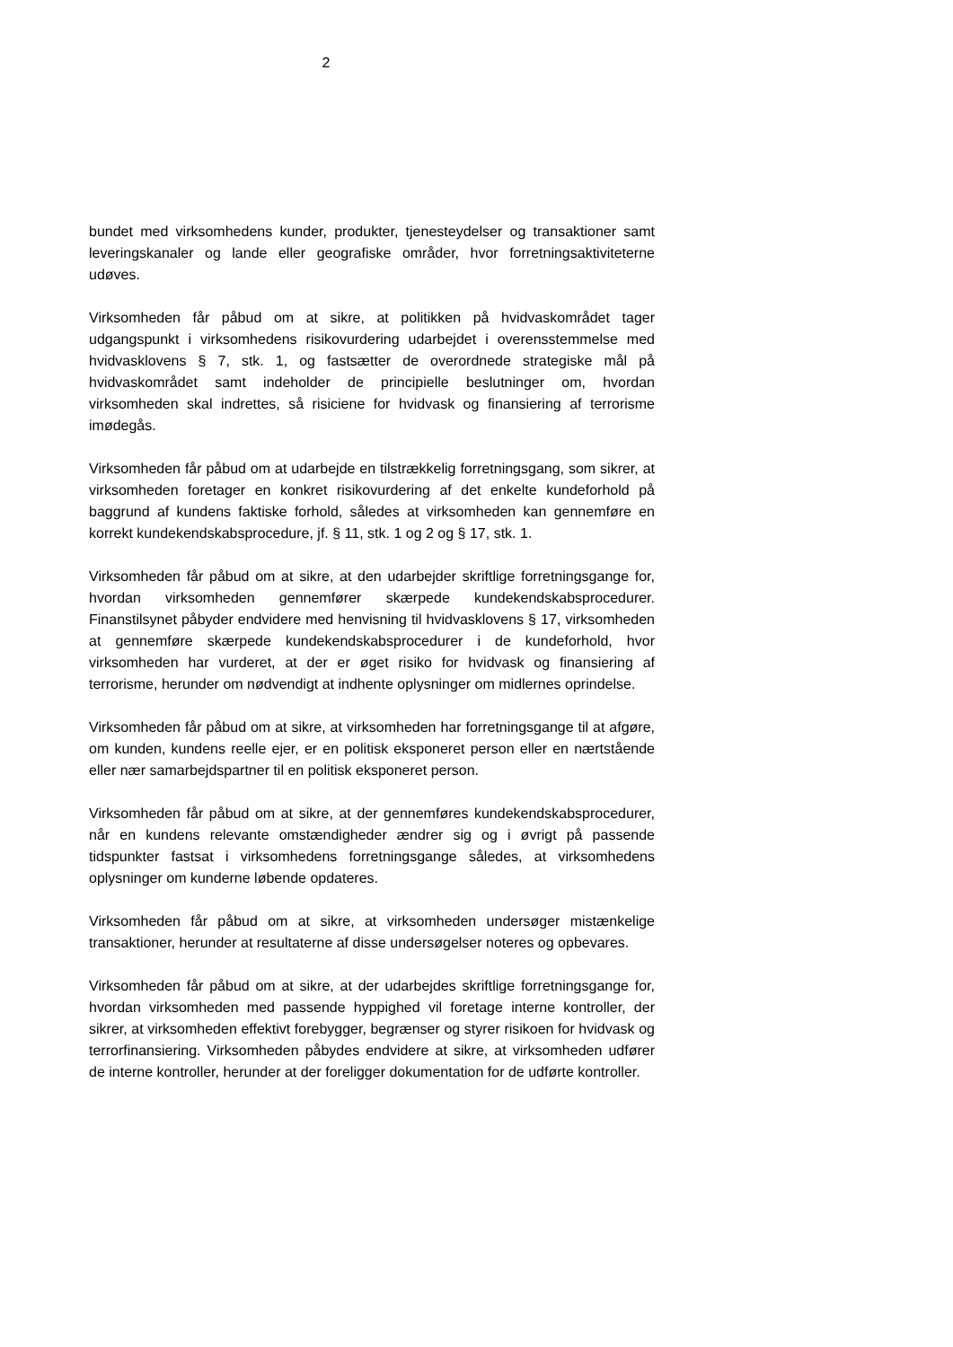2
bundet med virksomhedens kunder, produkter, tjenesteydelser og transaktioner samt leveringskanaler og lande eller geografiske områder, hvor forretningsaktiviteterne udøves.
Virksomheden får påbud om at sikre, at politikken på hvidvaskområdet tager udgangspunkt i virksomhedens risikovurdering udarbejdet i overensstemmelse med hvidvasklovens § 7, stk. 1, og fastsætter de overordnede strategiske mål på hvidvaskområdet samt indeholder de principielle beslutninger om, hvordan virksomheden skal indrettes, så risiciene for hvidvask og finansiering af terrorisme imødegås.
Virksomheden får påbud om at udarbejde en tilstrækkelig forretningsgang, som sikrer, at virksomheden foretager en konkret risikovurdering af det enkelte kundeforhold på baggrund af kundens faktiske forhold, således at virksomheden kan gennemføre en korrekt kundekendskabsprocedure, jf. § 11, stk. 1 og 2 og § 17, stk. 1.
Virksomheden får påbud om at sikre, at den udarbejder skriftlige forretningsgange for, hvordan virksomheden gennemfører skærpede kundekendskabsprocedurer. Finanstilsynet påbyder endvidere med henvisning til hvidvasklovens § 17, virksomheden at gennemføre skærpede kundekendskabsprocedurer i de kundeforhold, hvor virksomheden har vurderet, at der er øget risiko for hvidvask og finansiering af terrorisme, herunder om nødvendigt at indhente oplysninger om midlernes oprindelse.
Virksomheden får påbud om at sikre, at virksomheden har forretningsgange til at afgøre, om kunden, kundens reelle ejer, er en politisk eksponeret person eller en nærtstående eller nær samarbejdspartner til en politisk eksponeret person.
Virksomheden får påbud om at sikre, at der gennemføres kundekendskabsprocedurer, når en kundens relevante omstændigheder ændrer sig og i øvrigt på passende tidspunkter fastsat i virksomhedens forretningsgange således, at virksomhedens oplysninger om kunderne løbende opdateres.
Virksomheden får påbud om at sikre, at virksomheden undersøger mistænkelige transaktioner, herunder at resultaterne af disse undersøgelser noteres og opbevares.
Virksomheden får påbud om at sikre, at der udarbejdes skriftlige forretningsgange for, hvordan virksomheden med passende hyppighed vil foretage interne kontroller, der sikrer, at virksomheden effektivt forebygger, begrænser og styrer risikoen for hvidvask og terrorfinansiering. Virksomheden påbydes endvidere at sikre, at virksomheden udfører de interne kontroller, herunder at der foreligger dokumentation for de udførte kontroller.